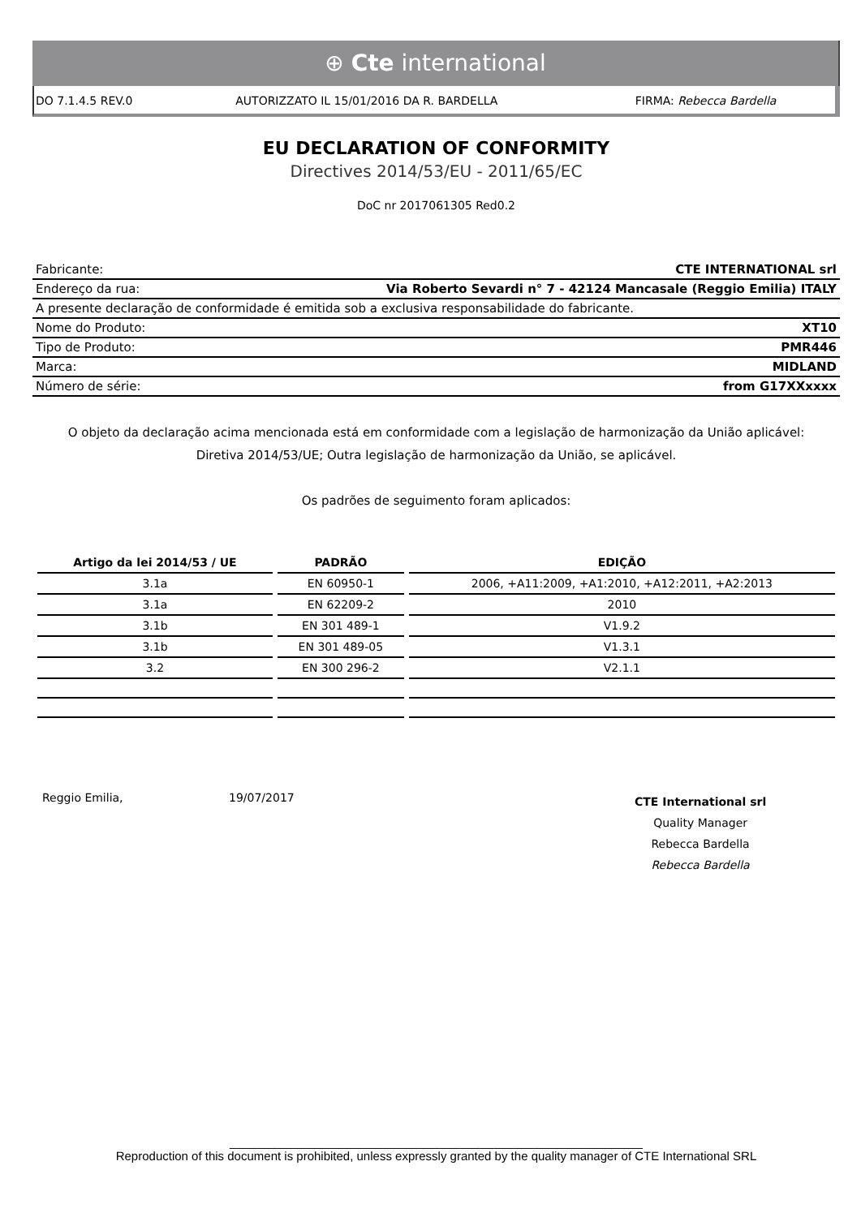⊕ Cte international
DO 7.1.4.5 REV.0 AUTORIZZATO IL 15/01/2016 DA R. BARDELLA
FIRMA: Rebecca Bardella
EU DECLARATION OF CONFORMITY
Directives 2014/53/EU - 2011/65/EC
DoC nr 2017061305 Red0.2
| Fabricante: | CTE INTERNATIONAL srl |
| Endereço da rua: | Via Roberto Sevardi n° 7 - 42124 Mancasale (Reggio Emilia) ITALY |
| A presente declaração de conformidade é emitida sob a exclusiva responsabilidade do fabricante. | |
| Nome do Produto: | XT10 |
| Tipo de Produto: | PMR446 |
| Marca: | MIDLAND |
| Número de série: | from G17XXxxxx |
O objeto da declaração acima mencionada está em conformidade com a legislação de harmonização da União aplicável:
Diretiva 2014/53/UE; Outra legislação de harmonização da União, se aplicável.
Os padrões de seguimento foram aplicados:
| Artigo da lei 2014/53 / UE | PADRÃO | EDIÇÃO |
| --- | --- | --- |
| 3.1a | EN 60950-1 | 2006, +A11:2009, +A1:2010, +A12:2011, +A2:2013 |
| 3.1a | EN 62209-2 | 2010 |
| 3.1b | EN 301 489-1 | V1.9.2 |
| 3.1b | EN 301 489-05 | V1.3.1 |
| 3.2 | EN 300 296-2 | V2.1.1 |
Reggio Emilia, 19/07/2017
CTE International srl
Quality Manager
Rebecca Bardella
Rebecca Bardella
_____________________________________________________________
Reproduction of this document is prohibited, unless expressly granted by the quality manager of CTE International SRL